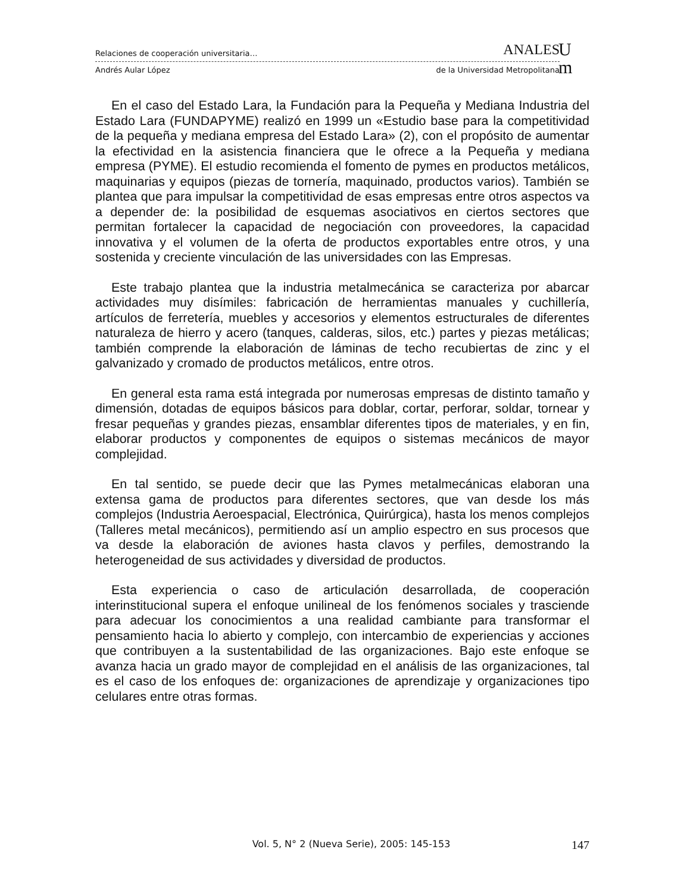Relaciones de cooperación universitaria… ANALES
Andrés Aular López de la Universidad Metropolitana
U
m
En el caso del Estado Lara, la Fundación para la Pequeña y Mediana Industria del Estado Lara (FUNDAPYME) realizó en 1999 un «Estudio base para la competitividad de la pequeña y mediana empresa del Estado Lara» (2), con el propósito de aumentar la efectividad en la asistencia financiera que le ofrece a la Pequeña y mediana empresa (PYME). El estudio recomienda el fomento de pymes en productos metálicos, maquinarias y equipos (piezas de tornería, maquinado, productos varios). También se plantea que para impulsar la competitividad de esas empresas entre otros aspectos va a depender de: la posibilidad de esquemas asociativos en ciertos sectores que permitan fortalecer la capacidad de negociación con proveedores, la capacidad innovativa y el volumen de la oferta de productos exportables entre otros, y una sostenida y creciente vinculación de las universidades con las Empresas.
Este trabajo plantea que la industria metalmecánica se caracteriza por abarcar actividades muy disímiles: fabricación de herramientas manuales y cuchillería, artículos de ferretería, muebles y accesorios y elementos estructurales de diferentes naturaleza de hierro y acero (tanques, calderas, silos, etc.) partes y piezas metálicas; también comprende la elaboración de láminas de techo recubiertas de zinc y el galvanizado y cromado de productos metálicos, entre otros.
En general esta rama está integrada por numerosas empresas de distinto tamaño y dimensión, dotadas de equipos básicos para doblar, cortar, perforar, soldar, tornear y fresar pequeñas y grandes piezas, ensamblar diferentes tipos de materiales, y en fin, elaborar productos y componentes de equipos o sistemas mecánicos de mayor complejidad.
En tal sentido, se puede decir que las Pymes metalmecánicas elaboran una extensa gama de productos para diferentes sectores, que van desde los más complejos (Industria Aeroespacial, Electrónica, Quirúrgica), hasta los menos complejos (Talleres metal mecánicos), permitiendo así un amplio espectro en sus procesos que va desde la elaboración de aviones hasta clavos y perfiles, demostrando la heterogeneidad de sus actividades y diversidad de productos.
Esta experiencia o caso de articulación desarrollada, de cooperación interinstitucional supera el enfoque unilineal de los fenómenos sociales y trasciende para adecuar los conocimientos a una realidad cambiante para transformar el pensamiento hacia lo abierto y complejo, con intercambio de experiencias y acciones que contribuyen a la sustentabilidad de las organizaciones. Bajo este enfoque se avanza hacia un grado mayor de complejidad en el análisis de las organizaciones, tal es el caso de los enfoques de: organizaciones de aprendizaje y organizaciones tipo celulares entre otras formas.
Vol. 5, N° 2 (Nueva Serie), 2005: 145-153 147